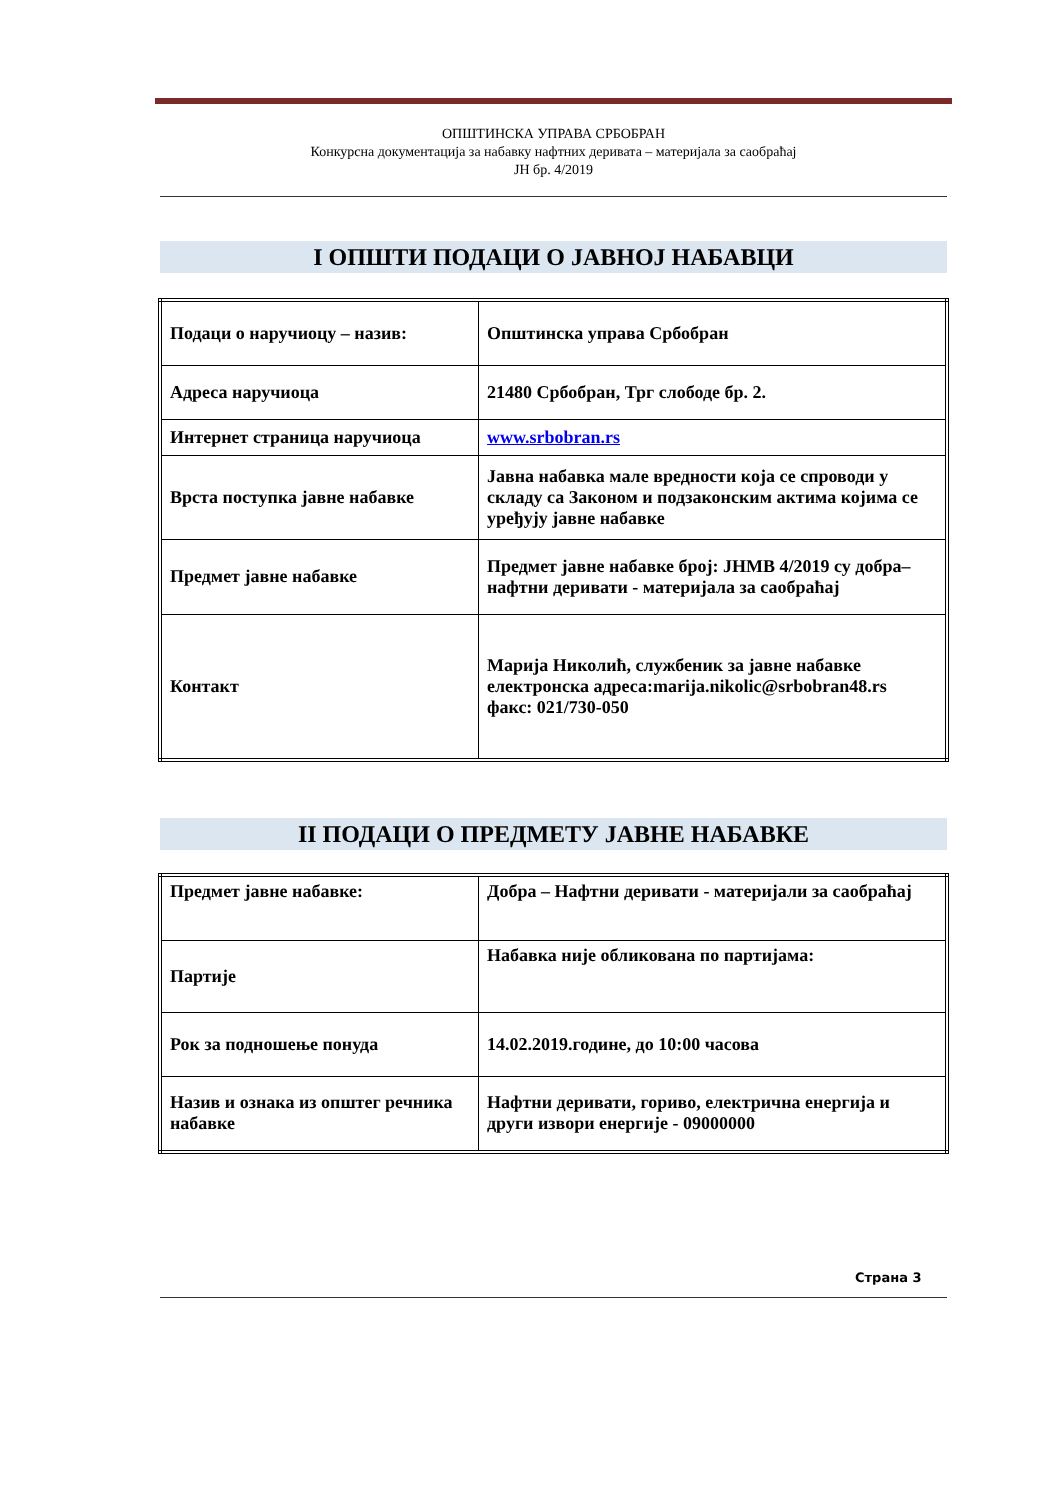ОПШТИНСКА УПРАВА СРБОБРАН
Конкурсна документација за набавку нафтних деривата – материјала за саобраћај
ЈН бр. 4/2019
I ОПШТИ ПОДАЦИ О ЈАВНОЈ НАБАВЦИ
| Подаци о наручиоцу – назив: | Општинска управа Србобран |
| Адреса наручиоца | 21480 Србобран, Трг слободе бр. 2. |
| Интернет страница наручиоца | www.srbobran.rs |
| Врста поступка јавне набавке | Јавна набавка мале вредности која се спроводи у складу са Законом и подзаконским актима којима се уређују јавне набавке |
| Предмет јавне набавке | Предмет јавне набавке број: ЈНМВ 4/2019 су добра– нафтни деривати - материјала за саобраћај |
| Контакт | Марија Николић, службеник за јавне набавке електронска адреса:marija.nikolic@srbobran48.rs факс: 021/730-050 |
II ПОДАЦИ О ПРЕДМЕТУ ЈАВНЕ НАБАВКЕ
| Предмет јавне набавке: | Добра – Нафтни деривати - материјали за саобраћај |
| Партије | Набавка није обликована по партијама: |
| Рок за подношење понуда | 14.02.2019.године, до 10:00 часова |
| Назив и ознака из општег речника набавке | Нафтни деривати, гориво, електрична енергија и други извори енергије - 09000000 |
Страна 3